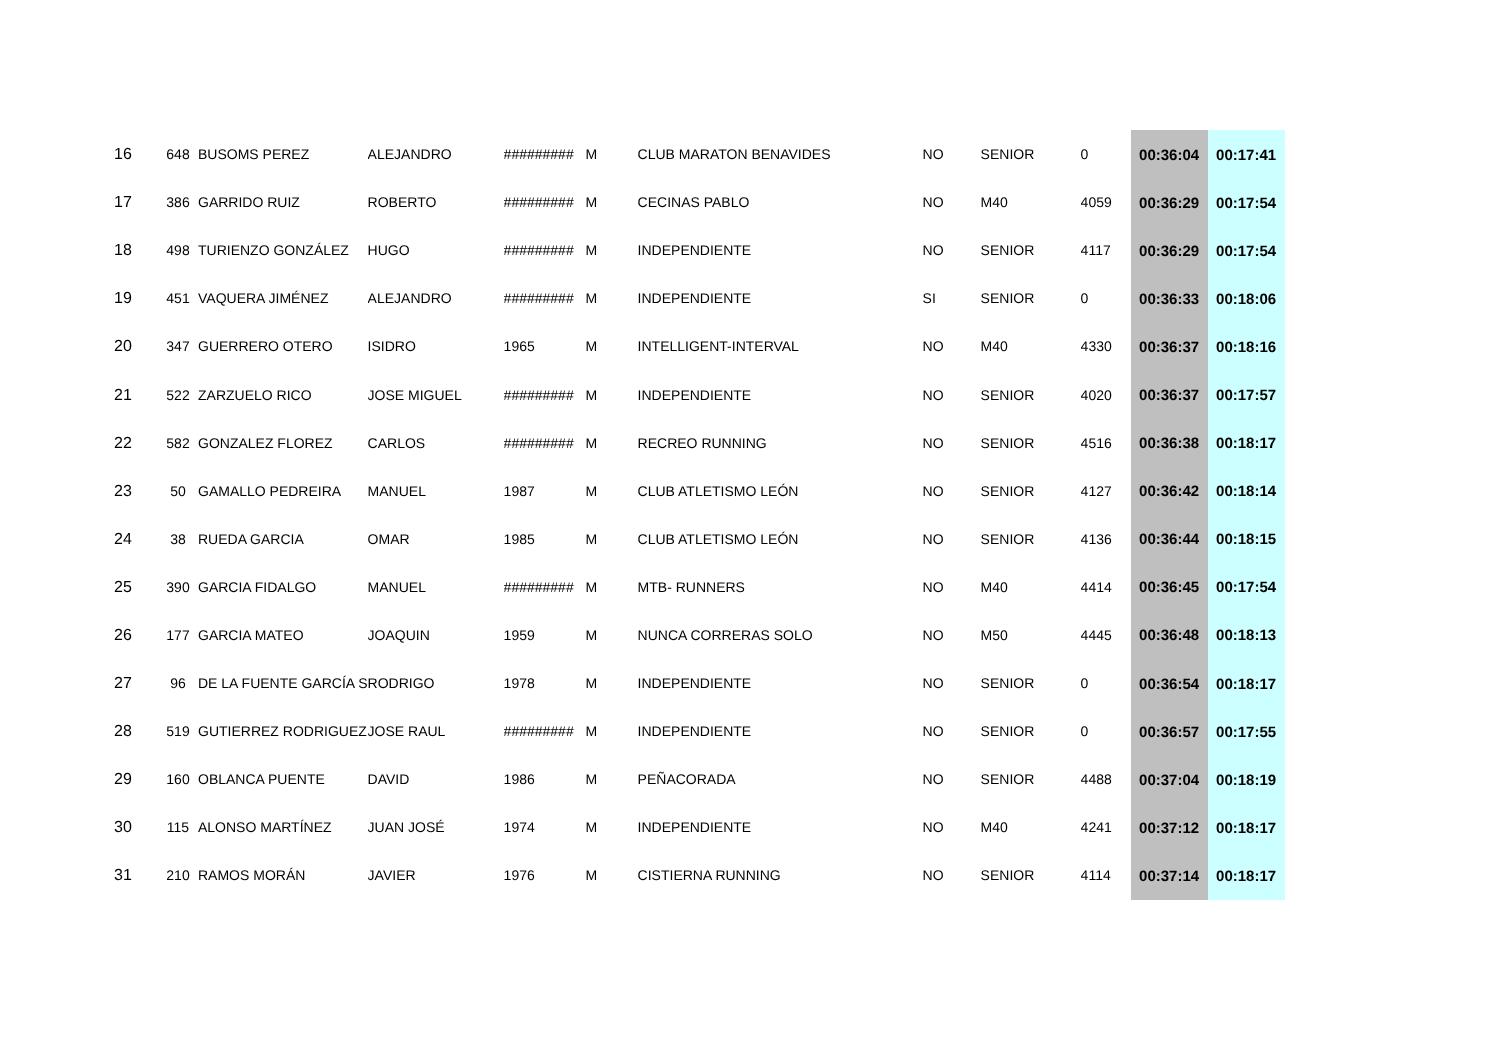| 16 | 648 | BUSOMS PEREZ | ALEJANDRO | ######### | M | CLUB MARATON BENAVIDES | NO | SENIOR | 0 | 00:36:04 | 00:17:41 |
| 17 | 386 | GARRIDO RUIZ | ROBERTO | ######### | M | CECINAS PABLO | NO | M40 | 4059 | 00:36:29 | 00:17:54 |
| 18 | 498 | TURIENZO GONZÁLEZ | HUGO | ######### | M | INDEPENDIENTE | NO | SENIOR | 4117 | 00:36:29 | 00:17:54 |
| 19 | 451 | VAQUERA JIMÉNEZ | ALEJANDRO | ######### | M | INDEPENDIENTE | SI | SENIOR | 0 | 00:36:33 | 00:18:06 |
| 20 | 347 | GUERRERO OTERO | ISIDRO | 1965 | M | INTELLIGENT-INTERVAL | NO | M40 | 4330 | 00:36:37 | 00:18:16 |
| 21 | 522 | ZARZUELO RICO | JOSE MIGUEL | ######### | M | INDEPENDIENTE | NO | SENIOR | 4020 | 00:36:37 | 00:17:57 |
| 22 | 582 | GONZALEZ FLOREZ | CARLOS | ######### | M | RECREO RUNNING | NO | SENIOR | 4516 | 00:36:38 | 00:18:17 |
| 23 | 50 | GAMALLO PEDREIRA | MANUEL | 1987 | M | CLUB ATLETISMO LEÓN | NO | SENIOR | 4127 | 00:36:42 | 00:18:14 |
| 24 | 38 | RUEDA GARCIA | OMAR | 1985 | M | CLUB ATLETISMO LEÓN | NO | SENIOR | 4136 | 00:36:44 | 00:18:15 |
| 25 | 390 | GARCIA FIDALGO | MANUEL | ######### | M | MTB- RUNNERS | NO | M40 | 4414 | 00:36:45 | 00:17:54 |
| 26 | 177 | GARCIA MATEO | JOAQUIN | 1959 | M | NUNCA CORRERAS SOLO | NO | M50 | 4445 | 00:36:48 | 00:18:13 |
| 27 | 96 | DE LA FUENTE GARCÍA S | RODRIGO | 1978 | M | INDEPENDIENTE | NO | SENIOR | 0 | 00:36:54 | 00:18:17 |
| 28 | 519 | GUTIERREZ RODRIGUEZ | JOSE RAUL | ######### | M | INDEPENDIENTE | NO | SENIOR | 0 | 00:36:57 | 00:17:55 |
| 29 | 160 | OBLANCA PUENTE | DAVID | 1986 | M | PEÑACORADA | NO | SENIOR | 4488 | 00:37:04 | 00:18:19 |
| 30 | 115 | ALONSO MARTÍNEZ | JUAN JOSÉ | 1974 | M | INDEPENDIENTE | NO | M40 | 4241 | 00:37:12 | 00:18:17 |
| 31 | 210 | RAMOS MORÁN | JAVIER | 1976 | M | CISTIERNA RUNNING | NO | SENIOR | 4114 | 00:37:14 | 00:18:17 |